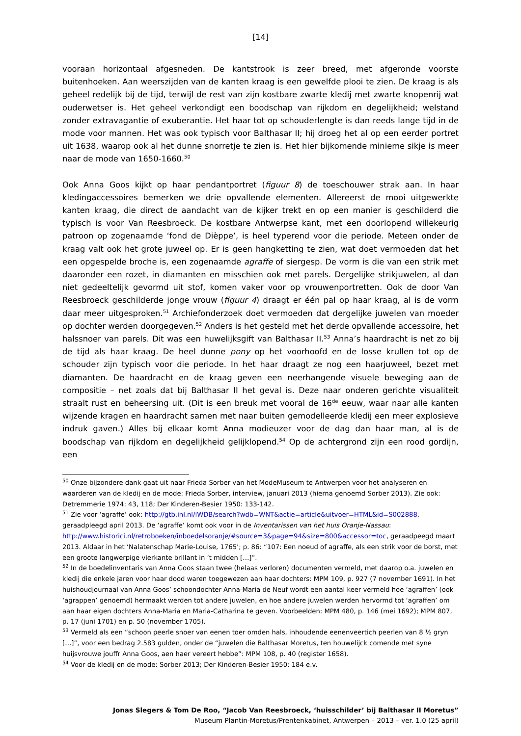[14]
vooraan horizontaal afgesneden. De kantstrook is zeer breed, met afgeronde voorste buitenhoeken. Aan weerszijden van de kanten kraag is een gewelfde plooi te zien. De kraag is als geheel redelijk bij de tijd, terwijl de rest van zijn kostbare zwarte kledij met zwarte knopenrij wat ouderwetser is. Het geheel verkondigt een boodschap van rijkdom en degelijkheid; welstand zonder extravagantie of exuberantie. Het haar tot op schouderlengte is dan reeds lange tijd in de mode voor mannen. Het was ook typisch voor Balthasar II; hij droeg het al op een eerder portret uit 1638, waarop ook al het dunne snorretje te zien is. Het hier bijkomende minieme sikje is meer naar de mode van 1650-1660.<sup>50</sup>
Ook Anna Goos kijkt op haar pendantportret (figuur 8) de toeschouwer strak aan. In haar kledingaccessoires bemerken we drie opvallende elementen. Allereerst de mooi uitgewerkte kanten kraag, die direct de aandacht van de kijker trekt en op een manier is geschilderd die typisch is voor Van Reesbroeck. De kostbare Antwerpse kant, met een doorlopend willekeurig patroon op zogenaamde ‘fond de Dièppe’, is heel typerend voor die periode. Meteen onder de kraag valt ook het grote juweel op. Er is geen hangketting te zien, wat doet vermoeden dat het een opgespelde broche is, een zogenaamde agraffe of siergesp. De vorm is die van een strik met daaronder een rozet, in diamanten en misschien ook met parels. Dergelijke strikjuwelen, al dan niet gedeeltelijk gevormd uit stof, komen vaker voor op vrouwenportretten. Ook de door Van Reesbroeck geschilderde jonge vrouw (figuur 4) draagt er één pal op haar kraag, al is de vorm daar meer uitgesproken.<sup>51</sup> Archiefonderzoek doet vermoeden dat dergelijke juwelen van moeder op dochter werden doorgegeven.<sup>52</sup> Anders is het gesteld met het derde opvallende accessoire, het halssnoer van parels. Dit was een huwelijksgift van Balthasar II.<sup>53</sup> Anna’s haardracht is net zo bij de tijd als haar kraag. De heel dunne pony op het voorhoofd en de losse krullen tot op de schouder zijn typisch voor die periode. In het haar draagt ze nog een haarjuweel, bezet met diamanten. De haardracht en de kraag geven een neerhangende visuele beweging aan de compositie – net zoals dat bij Balthasar II het geval is. Deze naar onderen gerichte visualiteit straalt rust en beheersing uit. (Dit is een breuk met vooral de 16<sup>de</sup> eeuw, waar naar alle kanten wijzende kragen en haardracht samen met naar buiten gemodelleerde kledij een meer explosieve indruk gaven.) Alles bij elkaar komt Anna modieuzer voor de dag dan haar man, al is de boodschap van rijkdom en degelijkheid gelijklopend.<sup>54</sup> Op de achtergrond zijn een rood gordijn, een
<sup>50</sup> Onze bijzondere dank gaat uit naar Frieda Sorber van het ModeMuseum te Antwerpen voor het analyseren en waarderen van de kledij en de mode: Frieda Sorber, interview, januari 2013 (hierna genoemd Sorber 2013). Zie ook: Detremmerie 1974: 43, 118; Der Kinderen-Besier 1950: 133-142.
<sup>51</sup> Zie voor ‘agraffe’ ook: http://gtb.inl.nl/iWDB/search?wdb=WNT&actie=article&uitvoer=HTML&id=S002888, geraadpleegd april 2013. De ‘agraffe’ komt ook voor in de Inventarissen van het huis Oranje-Nassau: http://www.historici.nl/retroboeken/inboedelsoranje/#source=3&page=94&size=800&accessor=toc, geraadpeegd maart 2013. Aldaar in het ‘Nalatenschap Marie-Louise, 1765’; p. 86: “107: Een noeud of agraffe, als een strik voor de borst, met een groote langwerpige vierkante brillant in ’t midden […]”.
<sup>52</sup> In de boedelinventaris van Anna Goos staan twee (helaas verloren) documenten vermeld, met daarop o.a. juwelen en kledij die enkele jaren voor haar dood waren toegewezen aan haar dochters: MPM 109, p. 927 (7 november 1691). In het huishoudjournaal van Anna Goos’ schoondochter Anna-Maria de Neuf wordt een aantal keer vermeld hoe ‘agraffen’ (ook ‘agrappen’ genoemd) hermaakt werden tot andere juwelen, en hoe andere juwelen werden hervormd tot ‘agraffen’ om aan haar eigen dochters Anna-Maria en Maria-Catharina te geven. Voorbeelden: MPM 480, p. 146 (mei 1692); MPM 807, p. 17 (juni 1701) en p. 50 (november 1705).
<sup>53</sup> Vermeld als een “schoon peerle snoer van eenen toer omden hals, inhoudende eenenveertich peerlen van 8 ½ gryn […]”, voor een bedrag 2.583 gulden, onder de “juwelen die Balthasar Moretus, ten houwelijck comende met syne huijsvrouwe jouffr Anna Goos, aen haer vereert hebbe”: MPM 108, p. 40 (register 1658).
<sup>54</sup> Voor de kledij en de mode: Sorber 2013; Der Kinderen-Besier 1950: 184 e.v.
Jonas Slegers & Tom De Roo, “Jacob Van Reesbroeck, ‘huisschilder’ bij Balthasar II Moretus”
Museum Plantin-Moretus/Prentenkabinet, Antwerpen – 2013 – ver. 1.0 (25 april)